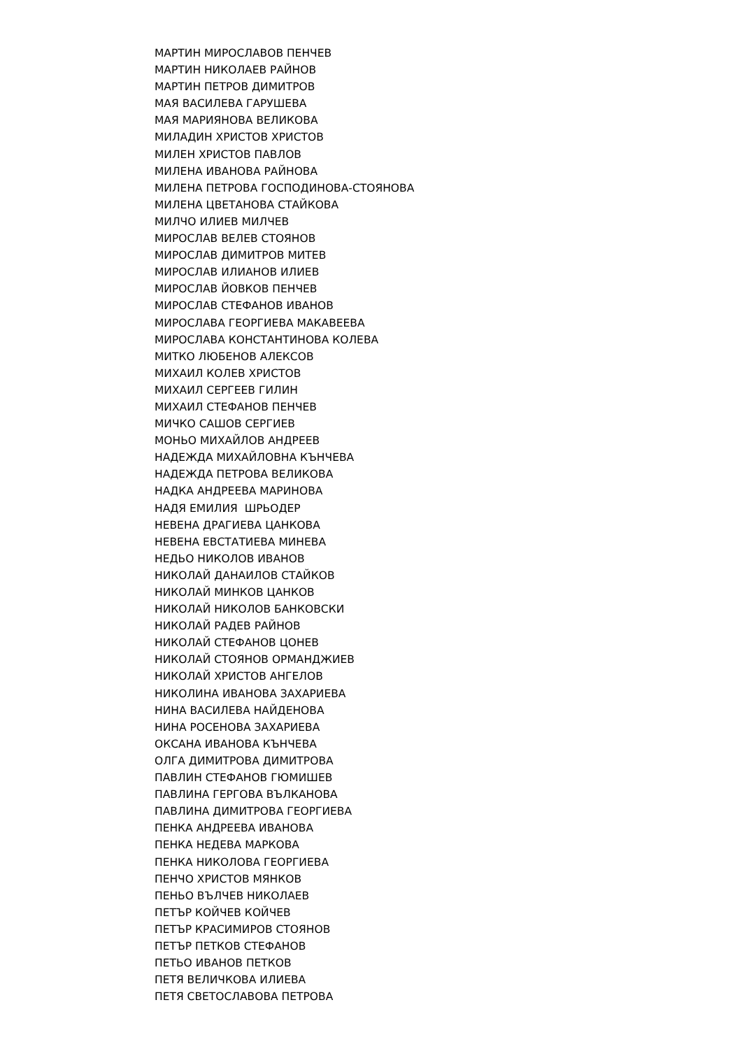МАРТИН МИРОСЛАВОВ ПЕНЧЕВ
МАРТИН НИКОЛАЕВ РАЙНОВ
МАРТИН ПЕТРОВ ДИМИТРОВ
МАЯ ВАСИЛЕВА ГАРУШЕВА
МАЯ МАРИЯНОВА ВЕЛИКОВА
МИЛАДИН ХРИСТОВ ХРИСТОВ
МИЛЕН ХРИСТОВ ПАВЛОВ
МИЛЕНА ИВАНОВА РАЙНОВА
МИЛЕНА ПЕТРОВА ГОСПОДИНОВА-СТОЯНОВА
МИЛЕНА ЦВЕТАНОВА СТАЙКОВА
МИЛЧО ИЛИЕВ МИЛЧЕВ
МИРОСЛАВ ВЕЛЕВ СТОЯНОВ
МИРОСЛАВ ДИМИТРОВ МИТЕВ
МИРОСЛАВ ИЛИАНОВ ИЛИЕВ
МИРОСЛАВ ЙОВКОВ ПЕНЧЕВ
МИРОСЛАВ СТЕФАНОВ ИВАНОВ
МИРОСЛАВА ГЕОРГИЕВА МАКАВЕЕВА
МИРОСЛАВА КОНСТАНТИНОВА КОЛЕВА
МИТКО ЛЮБЕНОВ АЛЕКСОВ
МИХАИЛ КОЛЕВ ХРИСТОВ
МИХАИЛ СЕРГЕЕВ ГИЛИН
МИХАИЛ СТЕФАНОВ ПЕНЧЕВ
МИЧКО САШОВ СЕРГИЕВ
МОНЬО МИХАЙЛОВ АНДРЕЕВ
НАДЕЖДА МИХАЙЛОВНА КЪНЧЕВА
НАДЕЖДА ПЕТРОВА ВЕЛИКОВА
НАДКА АНДРЕЕВА МАРИНОВА
НАДЯ ЕМИЛИЯ ШРЬОДЕР
НЕВЕНА ДРАГИЕВА ЦАНКОВА
НЕВЕНА ЕВСТАТИЕВА МИНЕВА
НЕДЬО НИКОЛОВ ИВАНОВ
НИКОЛАЙ ДАНАИЛОВ СТАЙКОВ
НИКОЛАЙ МИНКОВ ЦАНКОВ
НИКОЛАЙ НИКОЛОВ БАНКОВСКИ
НИКОЛАЙ РАДЕВ РАЙНОВ
НИКОЛАЙ СТЕФАНОВ ЦОНЕВ
НИКОЛАЙ СТОЯНОВ ОРМАНДЖИЕВ
НИКОЛАЙ ХРИСТОВ АНГЕЛОВ
НИКОЛИНА ИВАНОВА ЗАХАРИЕВА
НИНА ВАСИЛЕВА НАЙДЕНОВА
НИНА РОСЕНОВА ЗАХАРИЕВА
ОКСАНА ИВАНОВА КЪНЧЕВА
ОЛГА ДИМИТРОВА ДИМИТРОВА
ПАВЛИН СТЕФАНОВ ГЮМИШЕВ
ПАВЛИНА ГЕРГОВА ВЪЛКАНОВА
ПАВЛИНА ДИМИТРОВА ГЕОРГИЕВА
ПЕНКА АНДРЕЕВА ИВАНОВА
ПЕНКА НЕДЕВА МАРКОВА
ПЕНКА НИКОЛОВА ГЕОРГИЕВА
ПЕНЧО ХРИСТОВ МЯНКОВ
ПЕНЬО ВЪЛЧЕВ НИКОЛАЕВ
ПЕТЪР КОЙЧЕВ КОЙЧЕВ
ПЕТЪР КРАСИМИРОВ СТОЯНОВ
ПЕТЪР ПЕТКОВ СТЕФАНОВ
ПЕТЬО ИВАНОВ ПЕТКОВ
ПЕТЯ ВЕЛИЧКОВА ИЛИЕВА
ПЕТЯ СВЕТОСЛАВОВА ПЕТРОВА